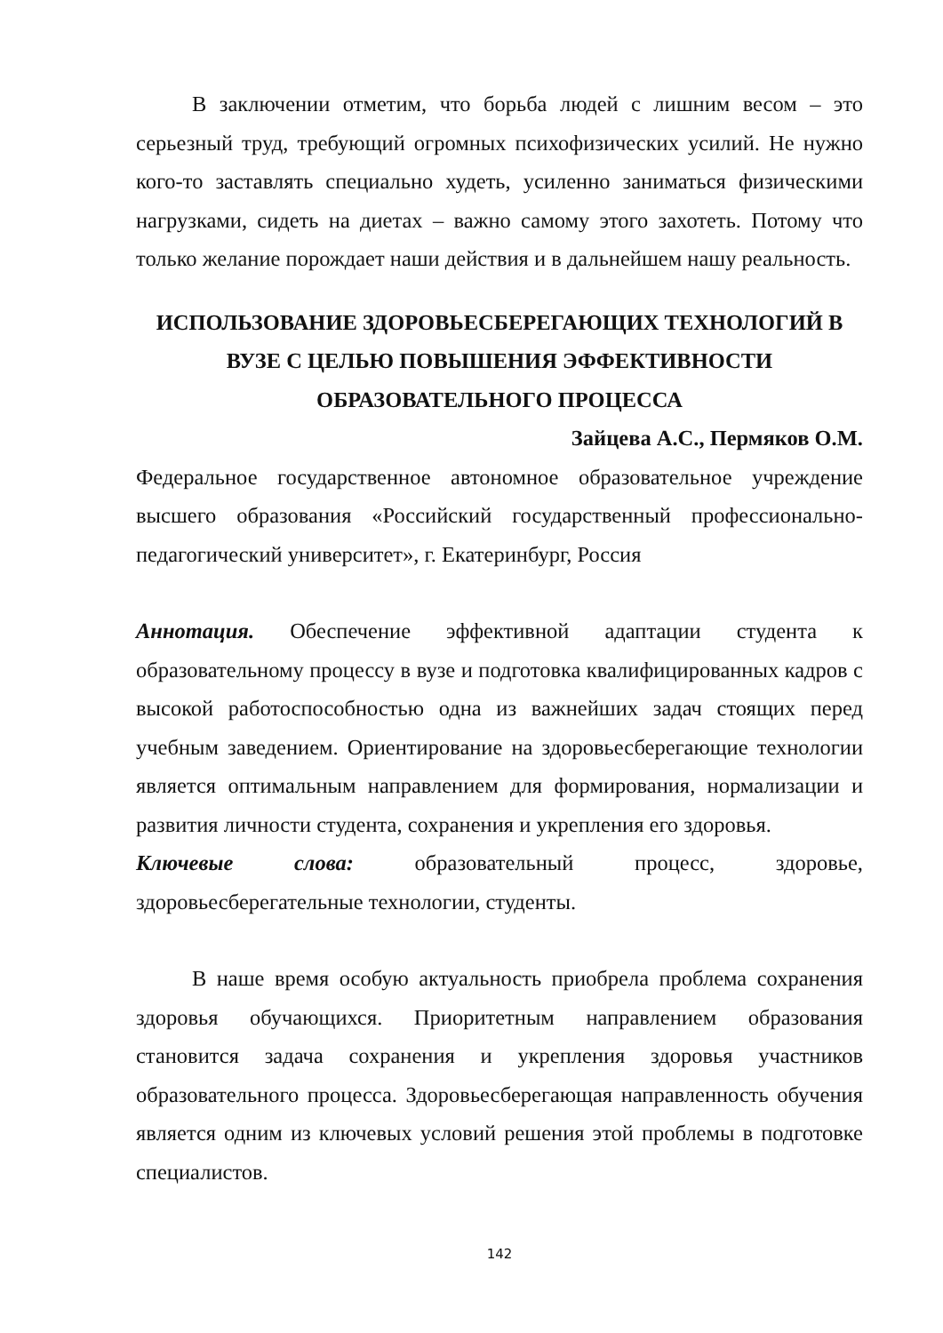В заключении отметим, что борьба людей с лишним весом – это серьезный труд, требующий огромных психофизических усилий. Не нужно кого-то заставлять специально худеть, усиленно заниматься физическими нагрузками, сидеть на диетах – важно самому этого захотеть. Потому что только желание порождает наши действия и в дальнейшем нашу реальность.
ИСПОЛЬЗОВАНИЕ ЗДОРОВЬЕСБЕРЕГАЮЩИХ ТЕХНОЛОГИЙ В ВУЗЕ С ЦЕЛЬЮ ПОВЫШЕНИЯ ЭФФЕКТИВНОСТИ ОБРАЗОВАТЕЛЬНОГО ПРОЦЕССА
Зайцева А.С., Пермяков О.М.
Федеральное государственное автономное образовательное учреждение высшего образования «Российский государственный профессионально-педагогический университет», г. Екатеринбург, Россия
Аннотация. Обеспечение эффективной адаптации студента к образовательному процессу в вузе и подготовка квалифицированных кадров с высокой работоспособностью одна из важнейших задач стоящих перед учебным заведением. Ориентирование на здоровьесберегающие технологии является оптимальным направлением для формирования, нормализации и развития личности студента, сохранения и укрепления его здоровья.
Ключевые слова: образовательный процесс, здоровье, здоровьесберегательные технологии, студенты.
В наше время особую актуальность приобрела проблема сохранения здоровья обучающихся. Приоритетным направлением образования становится задача сохранения и укрепления здоровья участников образовательного процесса. Здоровьесберегающая направленность обучения является одним из ключевых условий решения этой проблемы в подготовке специалистов.
142